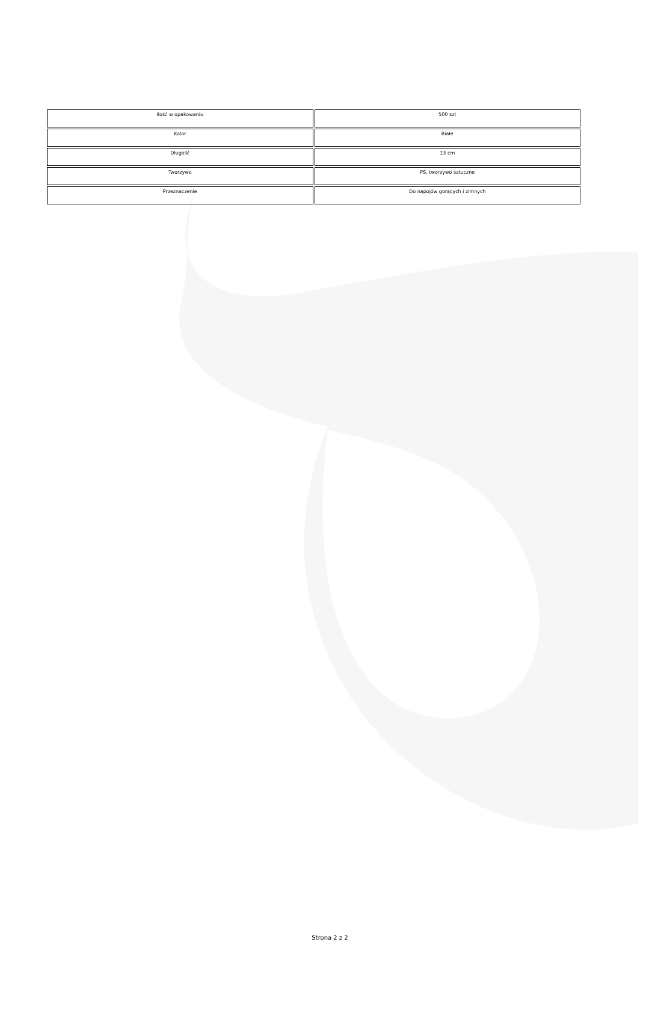| Ilość w opakowaniu | 500 szt |
| Kolor | Białe |
| Długość | 13 cm |
| Tworzywo | PS, tworzywo sztuczne |
| Przeznaczenie | Do napojów gorących i zimnych |
Strona 2 z 2